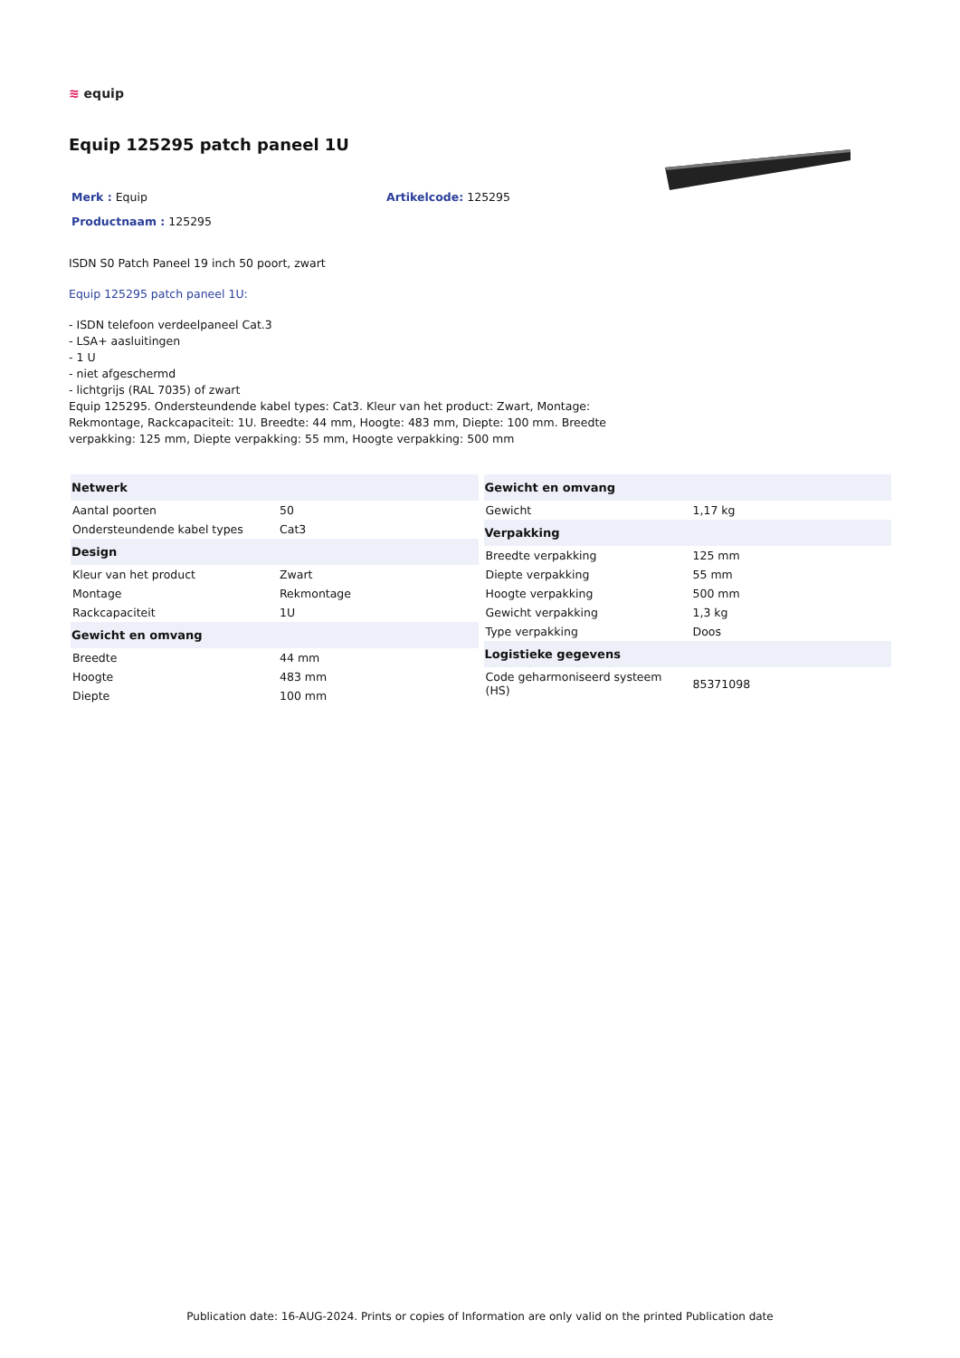≋ equip
Equip 125295 patch paneel 1U
Merk : Equip Artikelcode: 125295
Productnaam : 125295
ISDN S0 Patch Paneel 19 inch 50 poort, zwart
Equip 125295 patch paneel 1U:
- ISDN telefoon verdeelpaneel Cat.3
- LSA+ aasluitingen
- 1 U
- niet afgeschermd
- lichtgrijs (RAL 7035) of zwart
Equip 125295. Ondersteundende kabel types: Cat3. Kleur van het product: Zwart, Montage:
Rekmontage, Rackcapaciteit: 1U. Breedte: 44 mm, Hoogte: 483 mm, Diepte: 100 mm. Breedte
verpakking: 125 mm, Diepte verpakking: 55 mm, Hoogte verpakking: 500 mm
| Netwerk | |
| --- | --- |
| Aantal poorten | 50 |
| Ondersteundende kabel types | Cat3 |
| Design | |
| Kleur van het product | Zwart |
| Montage | Rekmontage |
| Rackcapaciteit | 1U |
| Gewicht en omvang | |
| Breedte | 44 mm |
| Hoogte | 483 mm |
| Diepte | 100 mm |
| Gewicht en omvang | |
| --- | --- |
| Gewicht | 1,17 kg |
| Verpakking | |
| Breedte verpakking | 125 mm |
| Diepte verpakking | 55 mm |
| Hoogte verpakking | 500 mm |
| Gewicht verpakking | 1,3 kg |
| Type verpakking | Doos |
| Logistieke gegevens | |
| Code geharmoniseerd systeem (HS) | 85371098 |
Publication date: 16-AUG-2024. Prints or copies of Information are only valid on the printed Publication date